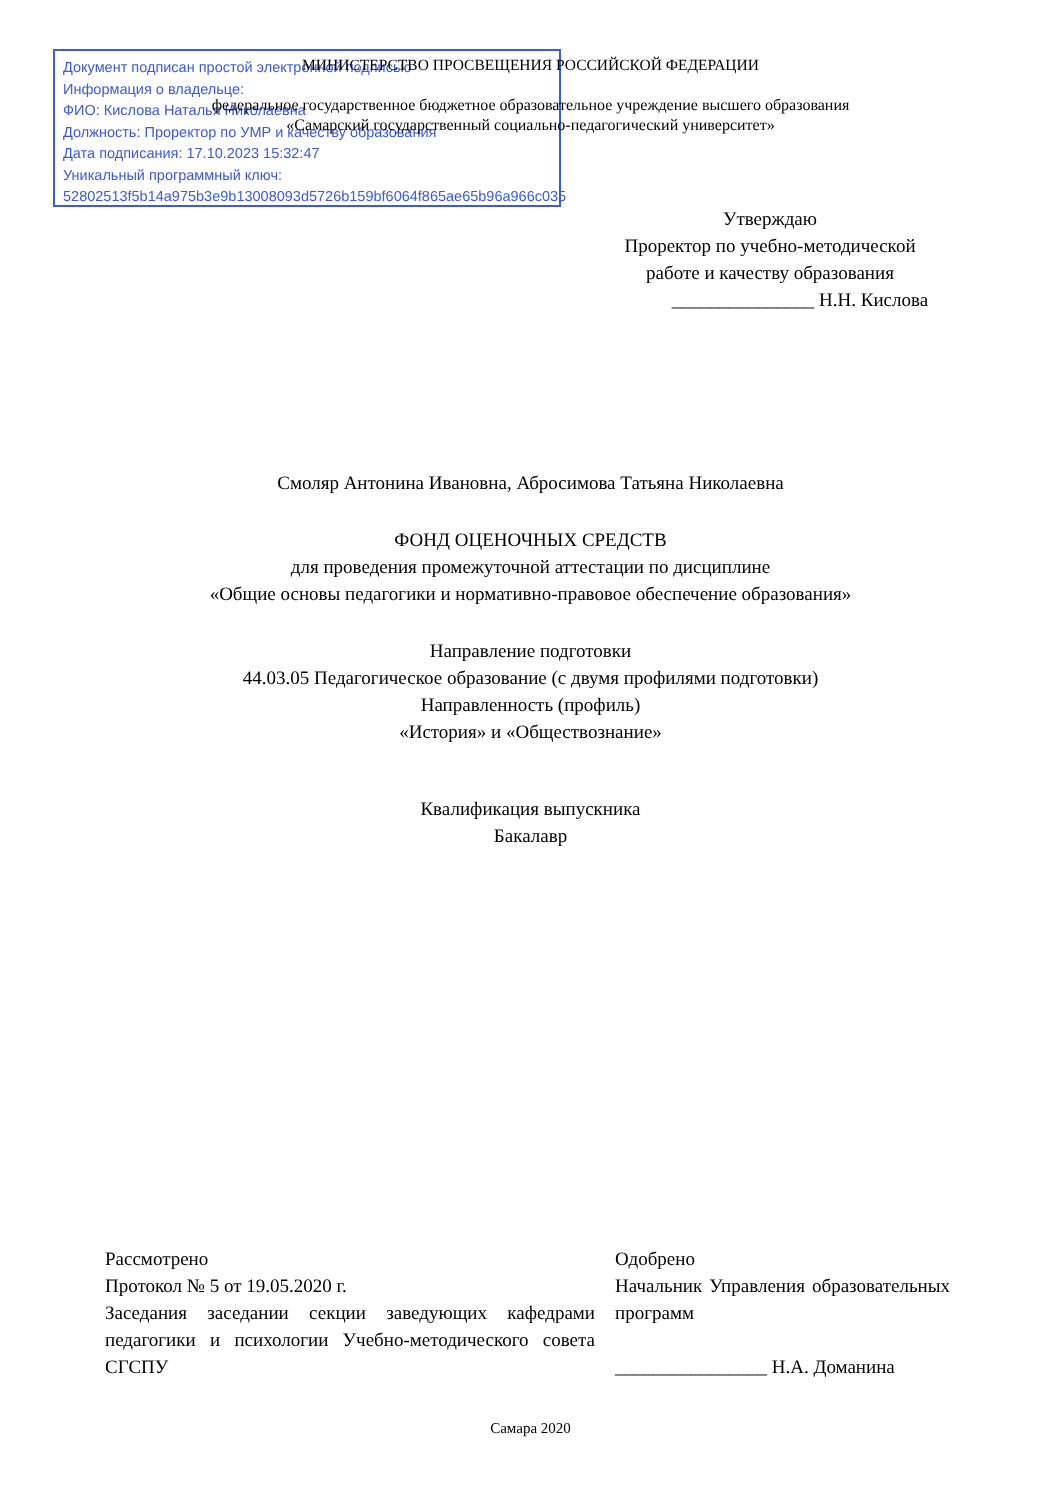Документ подписан простой электронной подписью
Информация о владельце:
ФИО: Кислова Наталья Николаевна
Должность: Проректор по УМР и качеству образования
Дата подписания: 17.10.2023 15:32:47
Уникальный программный ключ:
52802513f5b14a975b3e9b13008093d5726b159bf6064f865ae65b96a966c035
МИНИСТЕРСТВО ПРОСВЕЩЕНИЯ РОССИЙСКОЙ ФЕДЕРАЦИИ
федеральное государственное бюджетное образовательное учреждение высшего образования
«Самарский государственный социально-педагогический университет»
Утверждаю
Проректор по учебно-методической работе и качеству образования
_______________ Н.Н. Кислова
Смоляр Антонина Ивановна, Абросимова Татьяна Николаевна
ФОНД ОЦЕНОЧНЫХ СРЕДСТВ
для проведения промежуточной аттестации по дисциплине
«Общие основы педагогики и нормативно-правовое обеспечение образования»
Направление подготовки
44.03.05 Педагогическое образование (с двумя профилями подготовки)
Направленность (профиль)
«История» и «Обществознание»
Квалификация выпускника
Бакалавр
Рассмотрено
Протокол № 5 от 19.05.2020 г.
Заседания заседании секции заведующих кафедрами педагогики и психологии Учебно-методического совета СГСПУ
Одобрено
Начальник Управления образовательных программ
________________ Н.А. Доманина
Самара 2020